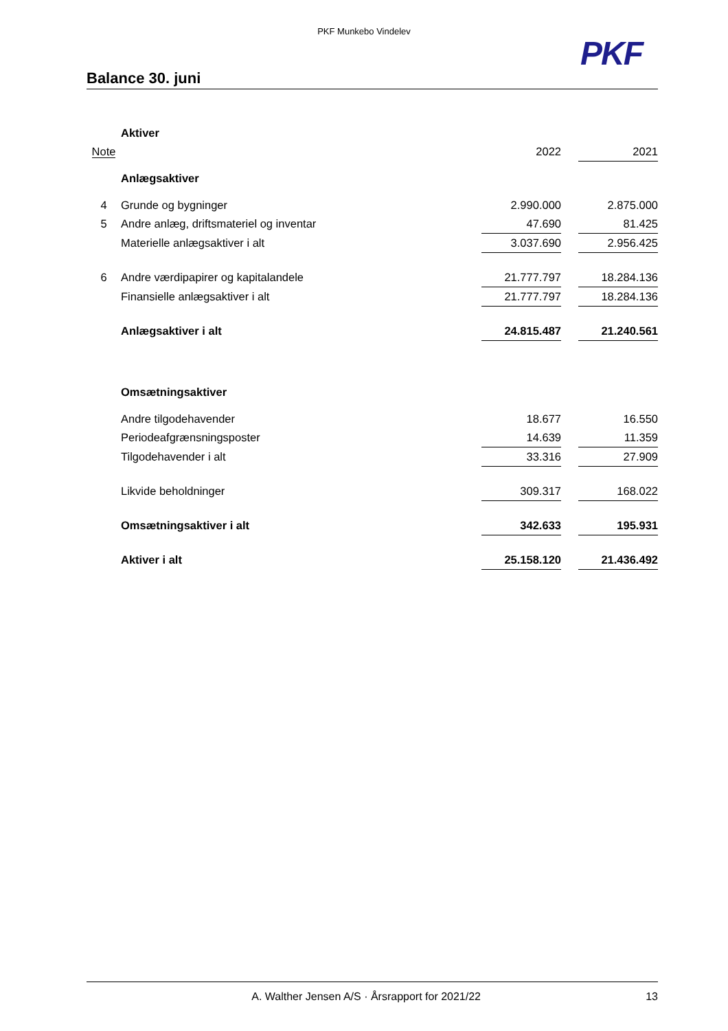PKF Munkebo Vindelev
PKF
Balance 30. juni
| | Aktiver | | | |
| Note | | 2022 | | 2021 |
| | Anlægsaktiver | | | |
| 4 | Grunde og bygninger | 2.990.000 | | 2.875.000 |
| 5 | Andre anlæg, driftsmateriel og inventar | 47.690 | | 81.425 |
| | Materielle anlægsaktiver i alt | 3.037.690 | | 2.956.425 |
| 6 | Andre værdipapirer og kapitalandele | 21.777.797 | | 18.284.136 |
| | Finansielle anlægsaktiver i alt | 21.777.797 | | 18.284.136 |
| | Anlægsaktiver i alt | 24.815.487 | | 21.240.561 |
| | Omsætningsaktiver | | | |
| | Andre tilgodehavender | 18.677 | | 16.550 |
| | Periodeafgrænsningsposter | 14.639 | | 11.359 |
| | Tilgodehavender i alt | 33.316 | | 27.909 |
| | Likvide beholdninger | 309.317 | | 168.022 |
| | Omsætningsaktiver i alt | 342.633 | | 195.931 |
| | Aktiver i alt | 25.158.120 | | 21.436.492 |
A. Walther Jensen A/S · Årsrapport for 2021/22 13